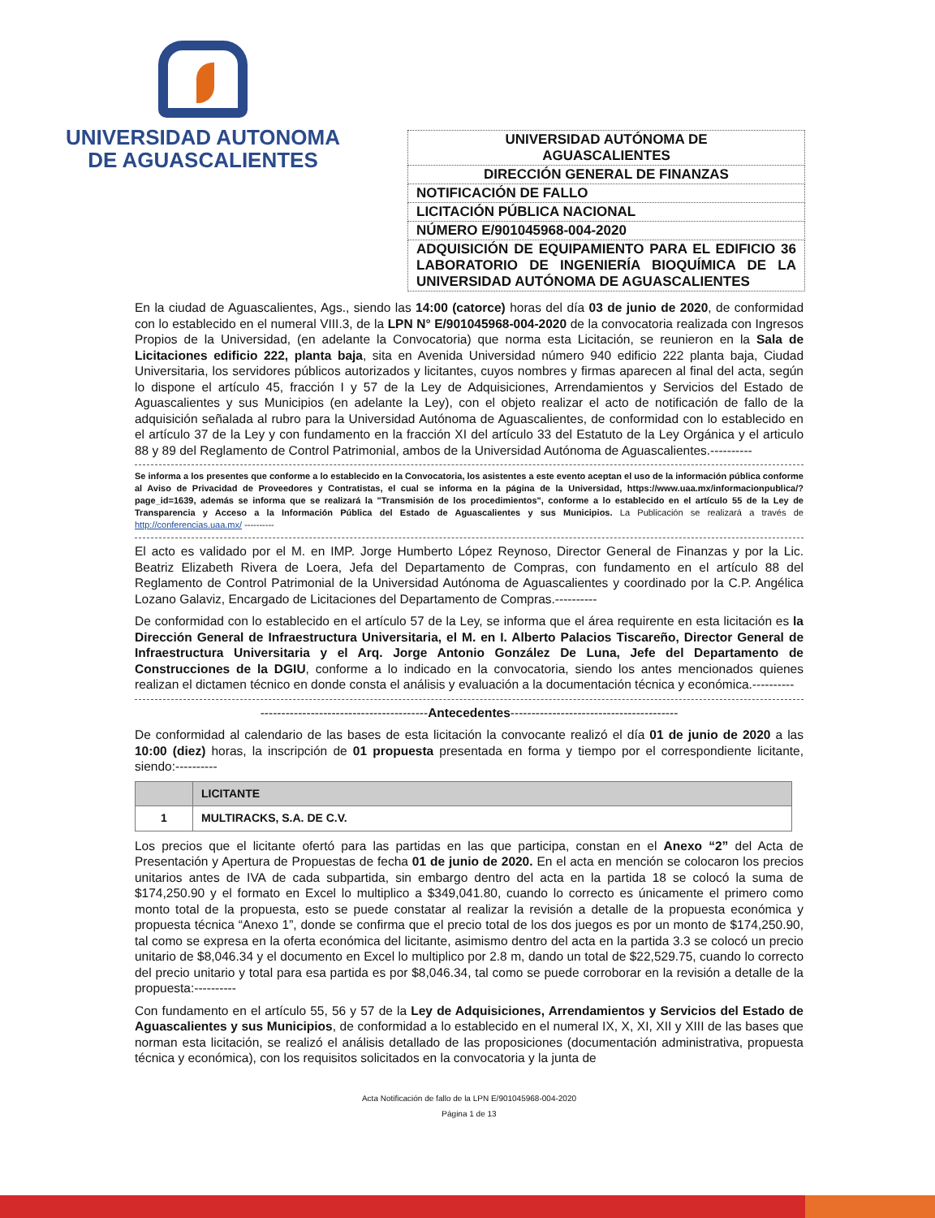UNIVERSIDAD AUTONOMA
DE AGUASCALIENTES
| UNIVERSIDAD AUTÓNOMA DE AGUASCALIENTES |
| DIRECCIÓN GENERAL DE FINANZAS |
| NOTIFICACIÓN DE FALLO |
| LICITACIÓN PÚBLICA NACIONAL |
| NÚMERO E/901045968-004-2020 |
| ADQUISICIÓN DE EQUIPAMIENTO PARA EL EDIFICIO 36 LABORATORIO DE INGENIERÍA BIOQUÍMICA DE LA UNIVERSIDAD AUTÓNOMA DE AGUASCALIENTES |
En la ciudad de Aguascalientes, Ags., siendo las 14:00 (catorce) horas del día 03 de junio de 2020, de conformidad con lo establecido en el numeral VIII.3, de la LPN N° E/901045968-004-2020 de la convocatoria realizada con Ingresos Propios de la Universidad, (en adelante la Convocatoria) que norma esta Licitación, se reunieron en la Sala de Licitaciones edificio 222, planta baja, sita en Avenida Universidad número 940 edificio 222 planta baja, Ciudad Universitaria, los servidores públicos autorizados y licitantes, cuyos nombres y firmas aparecen al final del acta, según lo dispone el artículo 45, fracción I y 57 de la Ley de Adquisiciones, Arrendamientos y Servicios del Estado de Aguascalientes y sus Municipios (en adelante la Ley), con el objeto realizar el acto de notificación de fallo de la adquisición señalada al rubro para la Universidad Autónoma de Aguascalientes, de conformidad con lo establecido en el artículo 37 de la Ley y con fundamento en la fracción XI del artículo 33 del Estatuto de la Ley Orgánica y el articulo 88 y 89 del Reglamento de Control Patrimonial, ambos de la Universidad Autónoma de Aguascalientes.----------
Se informa a los presentes que conforme a lo establecido en la Convocatoria, los asistentes a este evento aceptan el uso de la información pública conforme al Aviso de Privacidad de Proveedores y Contratistas, el cual se informa en la página de la Universidad, https://www.uaa.mx/informacionpublica/?page_id=1639, además se informa que se realizará la "Transmisión de los procedimientos", conforme a lo establecido en el artículo 55 de la Ley de Transparencia y Acceso a la Información Pública del Estado de Aguascalientes y sus Municipios. La Publicación se realizará a través de http://conferencias.uaa.mx/ ----------
El acto es validado por el M. en IMP. Jorge Humberto López Reynoso, Director General de Finanzas y por la Lic. Beatriz Elizabeth Rivera de Loera, Jefa del Departamento de Compras, con fundamento en el artículo 88 del Reglamento de Control Patrimonial de la Universidad Autónoma de Aguascalientes y coordinado por la C.P. Angélica Lozano Galaviz, Encargado de Licitaciones del Departamento de Compras.----------
De conformidad con lo establecido en el artículo 57 de la Ley, se informa que el área requirente en esta licitación es la Dirección General de Infraestructura Universitaria, el M. en I. Alberto Palacios Tiscareño, Director General de Infraestructura Universitaria y el Arq. Jorge Antonio González De Luna, Jefe del Departamento de Construcciones de la DGIU, conforme a lo indicado en la convocatoria, siendo los antes mencionados quienes realizan el dictamen técnico en donde consta el análisis y evaluación a la documentación técnica y económica.----------
----------------------------------------Antecedentes----------------------------------------
De conformidad al calendario de las bases de esta licitación la convocante realizó el día 01 de junio de 2020 a las 10:00 (diez) horas, la inscripción de 01 propuesta presentada en forma y tiempo por el correspondiente licitante, siendo:----------
| | LICITANTE |
| --- | --- |
| 1 | MULTIRACKS, S.A. DE C.V. |
Los precios que el licitante ofertó para las partidas en las que participa, constan en el Anexo “2” del Acta de Presentación y Apertura de Propuestas de fecha 01 de junio de 2020. En el acta en mención se colocaron los precios unitarios antes de IVA de cada subpartida, sin embargo dentro del acta en la partida 18 se colocó la suma de $174,250.90 y el formato en Excel lo multiplico a $349,041.80, cuando lo correcto es únicamente el primero como monto total de la propuesta, esto se puede constatar al realizar la revisión a detalle de la propuesta económica y propuesta técnica “Anexo 1”, donde se confirma que el precio total de los dos juegos es por un monto de $174,250.90, tal como se expresa en la oferta económica del licitante, asimismo dentro del acta en la partida 3.3 se colocó un precio unitario de $8,046.34 y el documento en Excel lo multiplico por 2.8 m, dando un total de $22,529.75, cuando lo correcto del precio unitario y total para esa partida es por $8,046.34, tal como se puede corroborar en la revisión a detalle de la propuesta:----------
Con fundamento en el artículo 55, 56 y 57 de la Ley de Adquisiciones, Arrendamientos y Servicios del Estado de Aguascalientes y sus Municipios, de conformidad a lo establecido en el numeral IX, X, XI, XII y XIII de las bases que norman esta licitación, se realizó el análisis detallado de las proposiciones (documentación administrativa, propuesta técnica y económica), con los requisitos solicitados en la convocatoria y la junta de
Acta Notificación de fallo de la LPN E/901045968-004-2020
Página 1 de 13